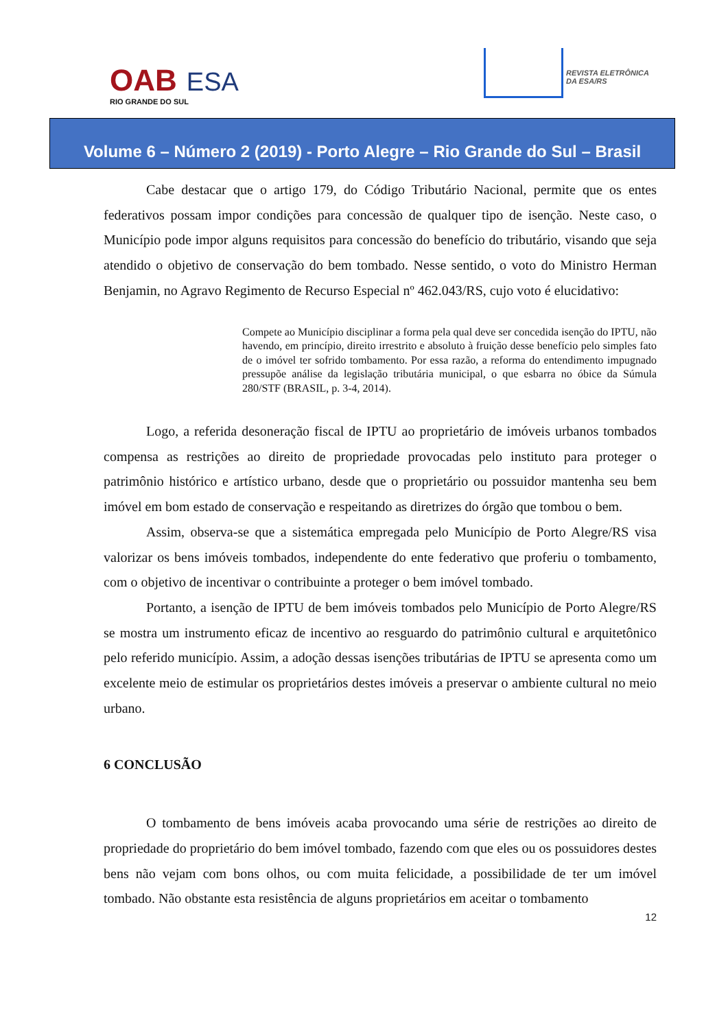OAB ESA
RIO GRANDE DO SUL
REVISTA ELETRÔNICA
DA ESA/RS
Volume 6 – Número 2 (2019) - Porto Alegre – Rio Grande do Sul – Brasil
Cabe destacar que o artigo 179, do Código Tributário Nacional, permite que os entes federativos possam impor condições para concessão de qualquer tipo de isenção. Neste caso, o Município pode impor alguns requisitos para concessão do benefício do tributário, visando que seja atendido o objetivo de conservação do bem tombado. Nesse sentido, o voto do Ministro Herman Benjamin, no Agravo Regimento de Recurso Especial nº 462.043/RS, cujo voto é elucidativo:
Compete ao Município disciplinar a forma pela qual deve ser concedida isenção do IPTU, não havendo, em princípio, direito irrestrito e absoluto à fruição desse benefício pelo simples fato de o imóvel ter sofrido tombamento. Por essa razão, a reforma do entendimento impugnado pressupõe análise da legislação tributária municipal, o que esbarra no óbice da Súmula 280/STF (BRASIL, p. 3-4, 2014).
Logo, a referida desoneração fiscal de IPTU ao proprietário de imóveis urbanos tombados compensa as restrições ao direito de propriedade provocadas pelo instituto para proteger o patrimônio histórico e artístico urbano, desde que o proprietário ou possuidor mantenha seu bem imóvel em bom estado de conservação e respeitando as diretrizes do órgão que tombou o bem.
Assim, observa-se que a sistemática empregada pelo Município de Porto Alegre/RS visa valorizar os bens imóveis tombados, independente do ente federativo que proferiu o tombamento, com o objetivo de incentivar o contribuinte a proteger o bem imóvel tombado.
Portanto, a isenção de IPTU de bem imóveis tombados pelo Município de Porto Alegre/RS se mostra um instrumento eficaz de incentivo ao resguardo do patrimônio cultural e arquitetônico pelo referido município. Assim, a adoção dessas isenções tributárias de IPTU se apresenta como um excelente meio de estimular os proprietários destes imóveis a preservar o ambiente cultural no meio urbano.
6 CONCLUSÃO
O tombamento de bens imóveis acaba provocando uma série de restrições ao direito de propriedade do proprietário do bem imóvel tombado, fazendo com que eles ou os possuidores destes bens não vejam com bons olhos, ou com muita felicidade, a possibilidade de ter um imóvel tombado. Não obstante esta resistência de alguns proprietários em aceitar o tombamento
12